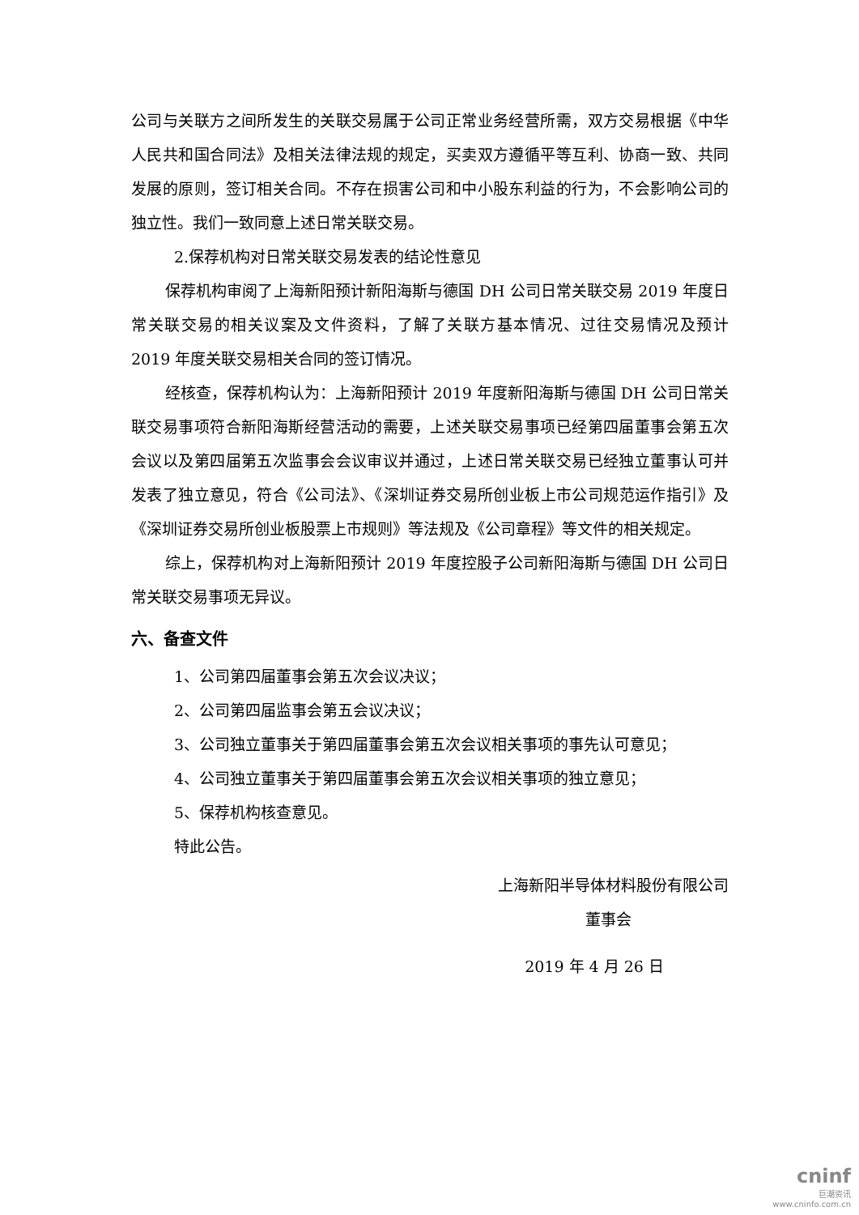公司与关联方之间所发生的关联交易属于公司正常业务经营所需，双方交易根据《中华人民共和国合同法》及相关法律法规的规定，买卖双方遵循平等互利、协商一致、共同发展的原则，签订相关合同。不存在损害公司和中小股东利益的行为，不会影响公司的独立性。我们一致同意上述日常关联交易。
2.保荐机构对日常关联交易发表的结论性意见
保荐机构审阅了上海新阳预计新阳海斯与德国 DH 公司日常关联交易 2019 年度日常关联交易的相关议案及文件资料，了解了关联方基本情况、过往交易情况及预计 2019 年度关联交易相关合同的签订情况。
经核查，保荐机构认为：上海新阳预计 2019 年度新阳海斯与德国 DH 公司日常关联交易事项符合新阳海斯经营活动的需要，上述关联交易事项已经第四届董事会第五次会议以及第四届第五次监事会会议审议并通过，上述日常关联交易已经独立董事认可并发表了独立意见，符合《公司法》、《深圳证券交易所创业板上市公司规范运作指引》及《深圳证券交易所创业板股票上市规则》等法规及《公司章程》等文件的相关规定。
综上，保荐机构对上海新阳预计 2019 年度控股子公司新阳海斯与德国 DH 公司日常关联交易事项无异议。
六、备查文件
1、公司第四届董事会第五次会议决议；
2、公司第四届监事会第五会议决议；
3、公司独立董事关于第四届董事会第五次会议相关事项的事先认可意见；
4、公司独立董事关于第四届董事会第五次会议相关事项的独立意见；
5、保荐机构核查意见。
特此公告。
上海新阳半导体材料股份有限公司
董事会
2019 年 4 月 26 日
cninf
巨潮资讯
www.cninfo.com.cn